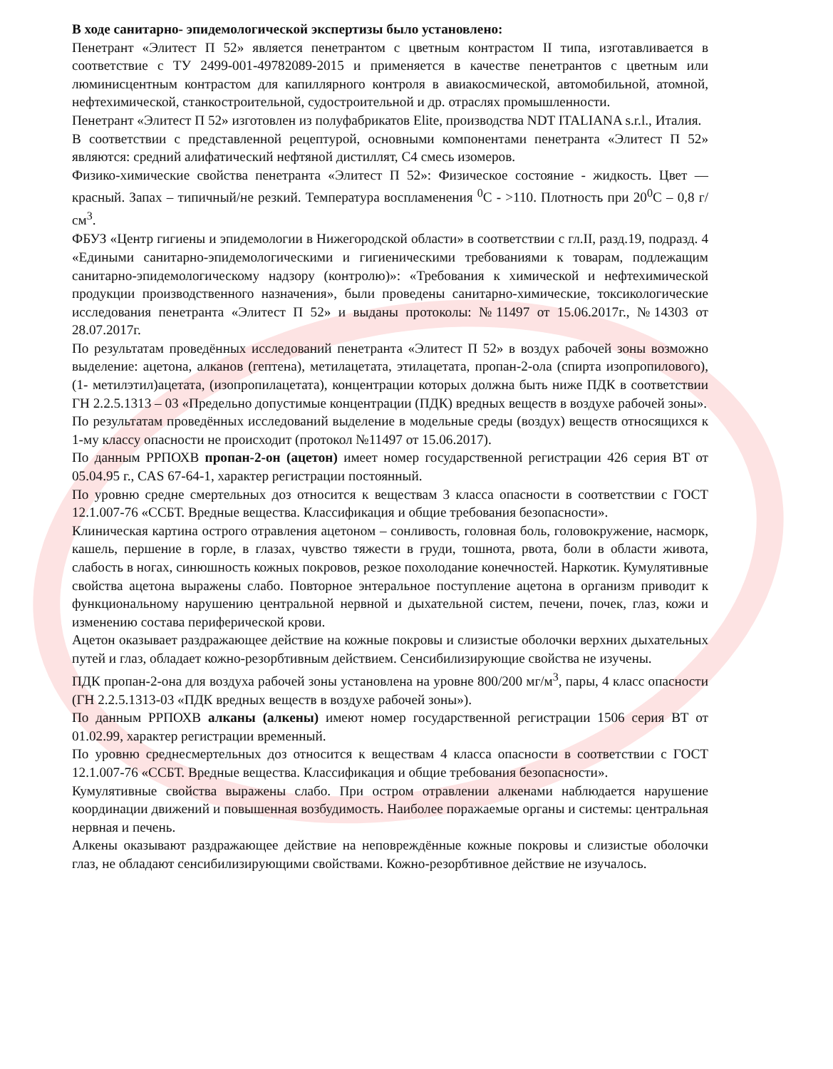В ходе санитарно- эпидемологической экспертизы было установлено:
Пенетрант «Элитест П 52» является пенетрантом с цветным контрастом II типа, изготавливается в соответствие с ТУ 2499-001-49782089-2015 и применяется в качестве пенетрантов с цветным или люминисцентным контрастом для капиллярного контроля в авиакосмической, автомобильной, атомной, нефтехимической, станкостроительной, судостроительной и др. отраслях промышленности.
Пенетрант «Элитест П 52» изготовлен из полуфабрикатов Elite, производства NDT ITALIANA s.r.l., Италия.
В соответствии с представленной рецептурой, основными компонентами пенетранта «Элитест П 52» являются: средний алифатический нефтяной дистиллят, С4 смесь изомеров.
Физико-химические свойства пенетранта «Элитест П 52»: Физическое состояние - жидкость. Цвет — красный. Запах – типичный/не резкий. Температура воспламенения <sup>0</sup>С - >110. Плотность при 20<sup>0</sup>С – 0,8 г/см<sup>3</sup>.
ФБУЗ «Центр гигиены и эпидемологии в Нижегородской области» в соответствии с гл.II, разд.19, подразд. 4 «Едиными санитарно-эпидемологическими и гигиеническими требованиями к товарам, подлежащим санитарно-эпидемологическому надзору (контролю)»: «Требования к химической и нефтехимической продукции производственного назначения», были проведены санитарно-химические, токсикологические исследования пенетранта «Элитест П 52» и выданы протоколы: №11497 от 15.06.2017г., №14303 от 28.07.2017г.
По результатам проведённых исследований пенетранта «Элитест П 52» в воздух рабочей зоны возможно выделение: ацетона, алканов (гептена), метилацетата, этилацетата, пропан-2-ола (спирта изопропилового), (1- метилэтил)ацетата, (изопропилацетата), концентрации которых должна быть ниже ПДК в соответствии ГН 2.2.5.1313 – 03 «Предельно допустимые концентрации (ПДК) вредных веществ в воздухе рабочей зоны».
По результатам проведённых исследований выделение в модельные среды (воздух) веществ относящихся к 1-му классу опасности не происходит (протокол №11497 от 15.06.2017).
По данным РРПОХВ пропан-2-он (ацетон) имеет номер государственной регистрации 426 серия ВТ от 05.04.95 г., CAS 67-64-1, характер регистрации постоянный.
По уровню средне смертельных доз относится к веществам 3 класса опасности в соответствии с ГОСТ 12.1.007-76 «ССБТ. Вредные вещества. Классификация и общие требования безопасности».
Клиническая картина острого отравления ацетоном – сонливость, головная боль, головокружение, насморк, кашель, першение в горле, в глазах, чувство тяжести в груди, тошнота, рвота, боли в области живота, слабость в ногах, синюшность кожных покровов, резкое похолодание конечностей. Наркотик. Кумулятивные свойства ацетона выражены слабо. Повторное энтеральное поступление ацетона в организм приводит к функциональному нарушению центральной нервной и дыхательной систем, печени, почек, глаз, кожи и изменению состава периферической крови.
Ацетон оказывает раздражающее действие на кожные покровы и слизистые оболочки верхних дыхательных путей и глаз, обладает кожно-резорбтивным действием. Сенсибилизирующие свойства не изучены.
ПДК пропан-2-она для воздуха рабочей зоны установлена на уровне 800/200 мг/м<sup>3</sup>, пары, 4 класс опасности (ГН 2.2.5.1313-03 «ПДК вредных веществ в воздухе рабочей зоны»).
По данным РРПОХВ алканы (алкены) имеют номер государственной регистрации 1506 серия ВТ от 01.02.99, характер регистрации временный.
По уровню среднесмертельных доз относится к веществам 4 класса опасности в соответствии с ГОСТ 12.1.007-76 «ССБТ. Вредные вещества. Классификация и общие требования безопасности».
Кумулятивные свойства выражены слабо. При остром отравлении алкенами наблюдается нарушение координации движений и повышенная возбудимость. Наиболее поражаемые органы и системы: центральная нервная и печень.
Алкены оказывают раздражающее действие на неповреждённые кожные покровы и слизистые оболочки глаз, не обладают сенсибилизирующими свойствами. Кожно-резорбтивное действие не изучалось.